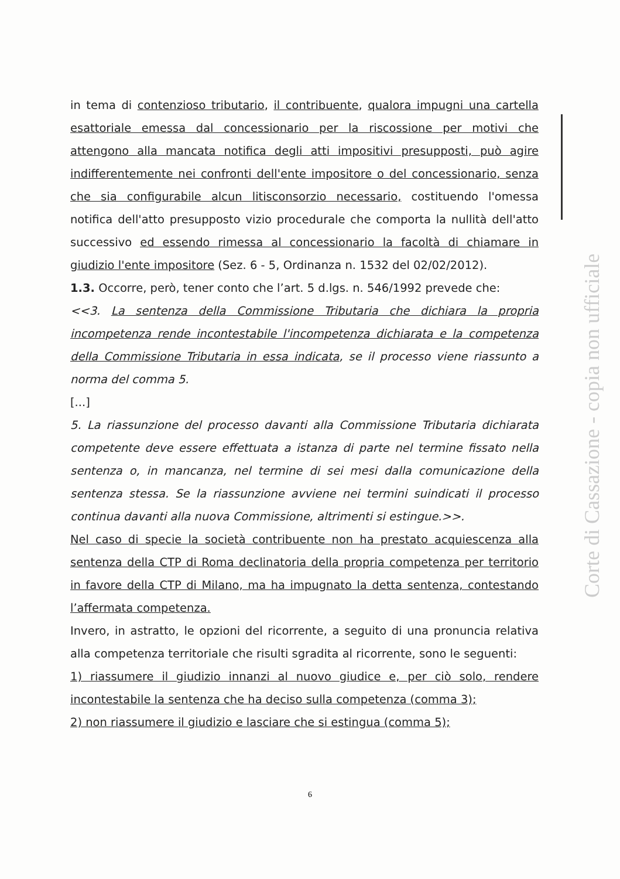in tema di contenzioso tributario, il contribuente, qualora impugni una cartella esattoriale emessa dal concessionario per la riscossione per motivi che attengono alla mancata notifica degli atti impositivi presupposti, può agire indifferentemente nei confronti dell'ente impositore o del concessionario, senza che sia configurabile alcun litisconsorzio necessario, costituendo l'omessa notifica dell'atto presupposto vizio procedurale che comporta la nullità dell'atto successivo ed essendo rimessa al concessionario la facoltà di chiamare in giudizio l'ente impositore (Sez. 6 - 5, Ordinanza n. 1532 del 02/02/2012).
1.3. Occorre, però, tener conto che l’art. 5 d.lgs. n. 546/1992 prevede che:
<<3. La sentenza della Commissione Tributaria che dichiara la propria incompetenza rende incontestabile l'incompetenza dichiarata e la competenza della Commissione Tributaria in essa indicata, se il processo viene riassunto a norma del comma 5.
[...]
5. La riassunzione del processo davanti alla Commissione Tributaria dichiarata competente deve essere effettuata a istanza di parte nel termine fissato nella sentenza o, in mancanza, nel termine di sei mesi dalla comunicazione della sentenza stessa. Se la riassunzione avviene nei termini suindicati il processo continua davanti alla nuova Commissione, altrimenti si estingue.>>.
Nel caso di specie la società contribuente non ha prestato acquiescenza alla sentenza della CTP di Roma declinatoria della propria competenza per territorio in favore della CTP di Milano, ma ha impugnato la detta sentenza, contestando l’affermata competenza.
Invero, in astratto, le opzioni del ricorrente, a seguito di una pronuncia relativa alla competenza territoriale che risulti sgradita al ricorrente, sono le seguenti:
1) riassumere il giudizio innanzi al nuovo giudice e, per ciò solo, rendere incontestabile la sentenza che ha deciso sulla competenza (comma 3);
2) non riassumere il giudizio e lasciare che si estingua (comma 5);
6
Corte di Cassazione - copia non ufficiale